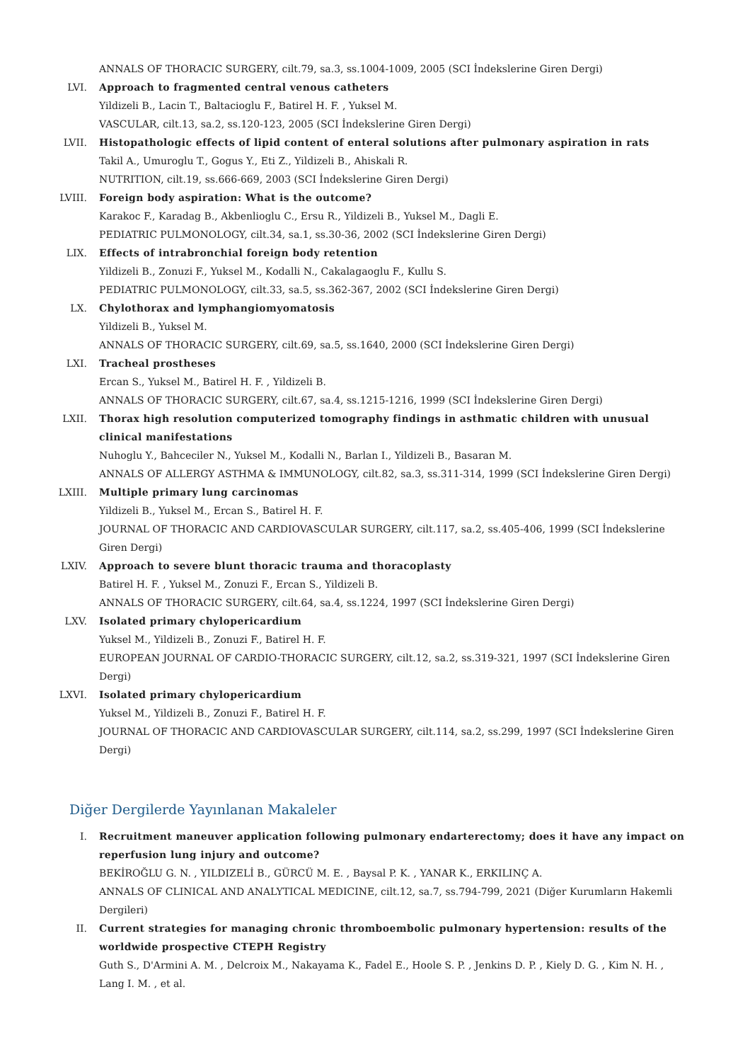ANNALS OF THORACIC SURGERY, cilt.79, sa.3, ss.1004-1009, 2005 (SCI İndekslerine Giren Dergi)
LVI. Approach to fragmented central venous catheters
Yildizeli B., Lacin T., Baltacioglu F., Batirel H. F. , Yuksel M.
VASCULAR, cilt.13, sa.2, ss.120-123, 2005 (SCI İndekslerine Giren Dergi)
LVII. Histopathologic effects of lipid content of enteral solutions after pulmonary aspiration in rats
Takil A., Umuroglu T., Gogus Y., Eti Z., Yildizeli B., Ahiskali R.
NUTRITION, cilt.19, ss.666-669, 2003 (SCI İndekslerine Giren Dergi)
LVIII. Foreign body aspiration: What is the outcome?
Karakoc F., Karadag B., Akbenlioglu C., Ersu R., Yildizeli B., Yuksel M., Dagli E.
PEDIATRIC PULMONOLOGY, cilt.34, sa.1, ss.30-36, 2002 (SCI İndekslerine Giren Dergi)
LIX. Effects of intrabronchial foreign body retention
Yildizeli B., Zonuzi F., Yuksel M., Kodalli N., Cakalagaoglu F., Kullu S.
PEDIATRIC PULMONOLOGY, cilt.33, sa.5, ss.362-367, 2002 (SCI İndekslerine Giren Dergi)
LX. Chylothorax and lymphangiomyomatosis
Yildizeli B., Yuksel M.
ANNALS OF THORACIC SURGERY, cilt.69, sa.5, ss.1640, 2000 (SCI İndekslerine Giren Dergi)
LXI. Tracheal prostheses
Ercan S., Yuksel M., Batirel H. F. , Yildizeli B.
ANNALS OF THORACIC SURGERY, cilt.67, sa.4, ss.1215-1216, 1999 (SCI İndekslerine Giren Dergi)
LXII. Thorax high resolution computerized tomography findings in asthmatic children with unusual clinical manifestations
Nuhoglu Y., Bahceciler N., Yuksel M., Kodalli N., Barlan I., Yildizeli B., Basaran M.
ANNALS OF ALLERGY ASTHMA & IMMUNOLOGY, cilt.82, sa.3, ss.311-314, 1999 (SCI İndekslerine Giren Dergi)
LXIII. Multiple primary lung carcinomas
Yildizeli B., Yuksel M., Ercan S., Batirel H. F.
JOURNAL OF THORACIC AND CARDIOVASCULAR SURGERY, cilt.117, sa.2, ss.405-406, 1999 (SCI İndekslerine Giren Dergi)
LXIV. Approach to severe blunt thoracic trauma and thoracoplasty
Batirel H. F. , Yuksel M., Zonuzi F., Ercan S., Yildizeli B.
ANNALS OF THORACIC SURGERY, cilt.64, sa.4, ss.1224, 1997 (SCI İndekslerine Giren Dergi)
LXV. Isolated primary chylopericardium
Yuksel M., Yildizeli B., Zonuzi F., Batirel H. F.
EUROPEAN JOURNAL OF CARDIO-THORACIC SURGERY, cilt.12, sa.2, ss.319-321, 1997 (SCI İndekslerine Giren Dergi)
LXVI. Isolated primary chylopericardium
Yuksel M., Yildizeli B., Zonuzi F., Batirel H. F.
JOURNAL OF THORACIC AND CARDIOVASCULAR SURGERY, cilt.114, sa.2, ss.299, 1997 (SCI İndekslerine Giren Dergi)
Diğer Dergilerde Yayınlanan Makaleler
I. Recruitment maneuver application following pulmonary endarterectomy; does it have any impact on reperfusion lung injury and outcome?
BEKİROĞLU G. N. , YILDIZELİ B., GÜRCÜ M. E. , Baysal P. K. , YANAR K., ERKILINÇ A.
ANNALS OF CLINICAL AND ANALYTICAL MEDICINE, cilt.12, sa.7, ss.794-799, 2021 (Diğer Kurumların Hakemli Dergileri)
II. Current strategies for managing chronic thromboembolic pulmonary hypertension: results of the worldwide prospective CTEPH Registry
Guth S., D'Armini A. M. , Delcroix M., Nakayama K., Fadel E., Hoole S. P. , Jenkins D. P. , Kiely D. G. , Kim N. H. , Lang I. M. , et al.